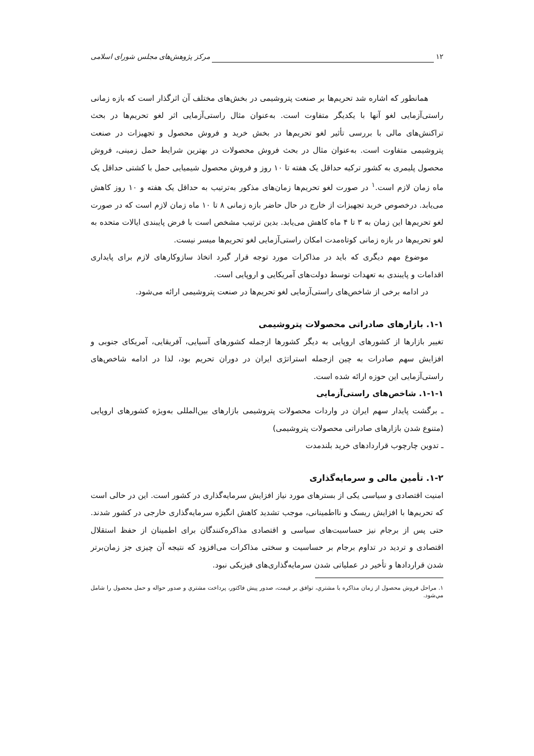۱۲ مرکز پژوهش‌های مجلس شورای اسلامی
همانطور که اشاره شد تحریم‌ها بر صنعت پتروشیمی در بخش‌های مختلف آن اثرگذار است که بازه زمانی راستی‌آزمایی لغو آنها با یکدیگر متفاوت است. به‌عنوان مثال راستی‌آزمایی اثر لغو تحریم‌ها در بحث تراکنش‌های مالی با بررسی تأثیر لغو تحریم‌ها در بخش خرید و فروش محصول و تجهیزات در صنعت پتروشیمی متفاوت است. به‌عنوان مثال در بحث فروش محصولات در بهترین شرایط حمل زمینی، فروش محصول پلیمری به کشور ترکیه حداقل یک هفته تا ۱۰ روز و فروش محصول شیمیایی حمل با کشتی حداقل یک ماه زمان لازم است.<sup>۱</sup> در صورت لغو تحریم‌ها زمان‌های مذکور به‌ترتیب به حداقل یک هفته و ۱۰ روز کاهش می‌یابد. درخصوص خرید تجهیزات از خارج در حال حاضر بازه زمانی ۸ تا ۱۰ ماه زمان لازم است که در صورت لغو تحریم‌ها این زمان به ۳ تا ۴ ماه کاهش می‌یابد. بدین ترتیب مشخص است با فرض پایبندی ایالات متحده به لغو تحریم‌ها در بازه زمانی کوتاه‌مدت امکان راستی‌آزمایی لغو تحریم‌ها میسر نیست.
موضوع مهم دیگری که باید در مذاکرات مورد توجه قرار گیرد اتخاذ سازوکارهای لازم برای پایداری اقدامات و پایبندی به تعهدات توسط دولت‌های آمریکایی و اروپایی است.
در ادامه برخی از شاخص‌های راستی‌آزمایی لغو تحریم‌ها در صنعت پتروشیمی ارائه می‌شود.
۱-۱. بازارهای صادراتی محصولات پتروشیمی
تغییر بازارها از کشورهای اروپایی به دیگر کشورها ازجمله کشورهای آسیایی، آفریقایی، آمریکای جنوبی و افزایش سهم صادرات به چین ازجمله استراتژی ایران در دوران تحریم بود، لذا در ادامه شاخص‌های راستی‌آزمایی این حوزه ارائه شده است.
۱-۱-۱. شاخص‌های راستی‌آزمایی
ـ برگشت پایدار سهم ایران در واردات محصولات پتروشیمی بازارهای بین‌المللی به‌ویژه کشورهای اروپایی (متنوع شدن بازارهای صادراتی محصولات پتروشیمی)
ـ تدوین چارچوب قراردادهای خرید بلندمدت
۱-۲. تأمین مالی و سرمایه‌گذاری
امنیت اقتصادی و سیاسی یکی از بسترهای مورد نیاز افزایش سرمایه‌گذاری در کشور است. این در حالی است که تحریم‌ها با افزایش ریسک و نااطمینانی، موجب تشدید کاهش انگیزه سرمایه‌گذاری خارجی در کشور شدند. حتی پس از برجام نیز حساسیت‌های سیاسی و اقتصادی مذاکره‌کنندگان برای اطمینان از حفظ استقلال اقتصادی و تردید در تداوم برجام بر حساسیت و سختی مذاکرات می‌افزود که نتیجه آن چیزی جز زمان‌برتر شدن قراردادها و تأخیر در عملیاتی شدن سرمایه‌گذاری‌های فیزیکی نبود.
۱. مراحل فروش محصول از زمان مذاکره با مشتري، توافق بر قيمت، صدور پيش فاكتور، پرداخت مشتري و صدور حواله و حمل محصول را شامل مي‌شود.